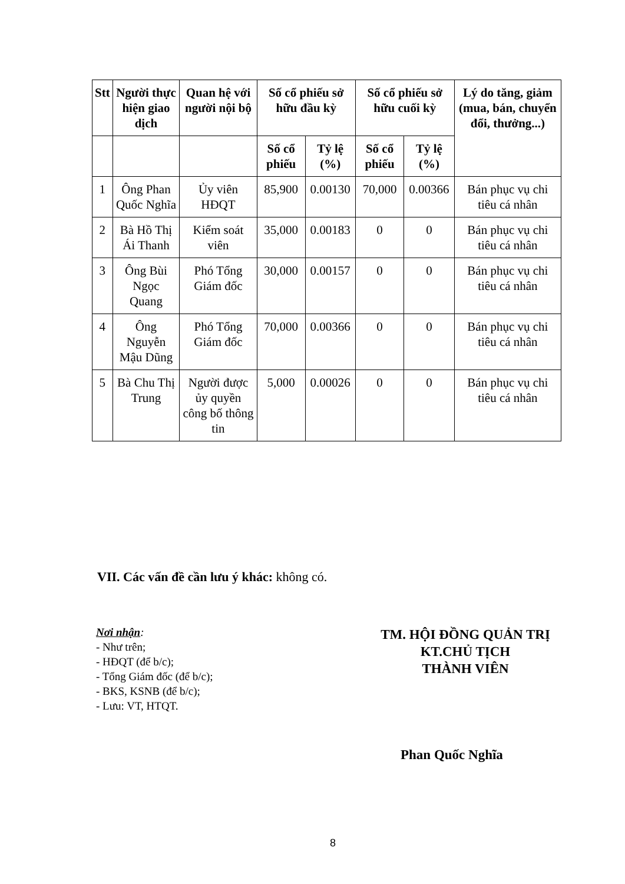| Stt | Người thực hiện giao dịch | Quan hệ với người nội bộ | Số cổ phiếu sở hữu đầu kỳ | | Số cổ phiếu sở hữu cuối kỳ | | Lý do tăng, giảm (mua, bán, chuyển đổi, thưởng...) |
| --- | --- | --- | --- | --- | --- | --- | --- |
| | | | Số cổ phiếu | Tỷ lệ (%) | Số cổ phiếu | Tỷ lệ (%) | |
| 1 | Ông Phan Quốc Nghĩa | Ủy viên HĐQT | 85,900 | 0.00130 | 70,000 | 0.00366 | Bán phục vụ chi tiêu cá nhân |
| 2 | Bà Hồ Thị Ái Thanh | Kiểm soát viên | 35,000 | 0.00183 | 0 | 0 | Bán phục vụ chi tiêu cá nhân |
| 3 | Ông Bùi Ngọc Quang | Phó Tổng Giám đốc | 30,000 | 0.00157 | 0 | 0 | Bán phục vụ chi tiêu cá nhân |
| 4 | Ông Nguyễn Mậu Dũng | Phó Tổng Giám đốc | 70,000 | 0.00366 | 0 | 0 | Bán phục vụ chi tiêu cá nhân |
| 5 | Bà Chu Thị Trung | Người được ủy quyền công bố thông tin | 5,000 | 0.00026 | 0 | 0 | Bán phục vụ chi tiêu cá nhân |
VII. Các vấn đề cần lưu ý khác: không có.
Nơi nhận:
- Như trên;
- HĐQT (để b/c);
- Tổng Giám đốc (để b/c);
- BKS, KSNB (để b/c);
- Lưu: VT, HTQT.
TM. HỘI ĐỒNG QUẢN TRỊ
KT.CHỦ TỊCH
THÀNH VIÊN
Phan Quốc Nghĩa
8